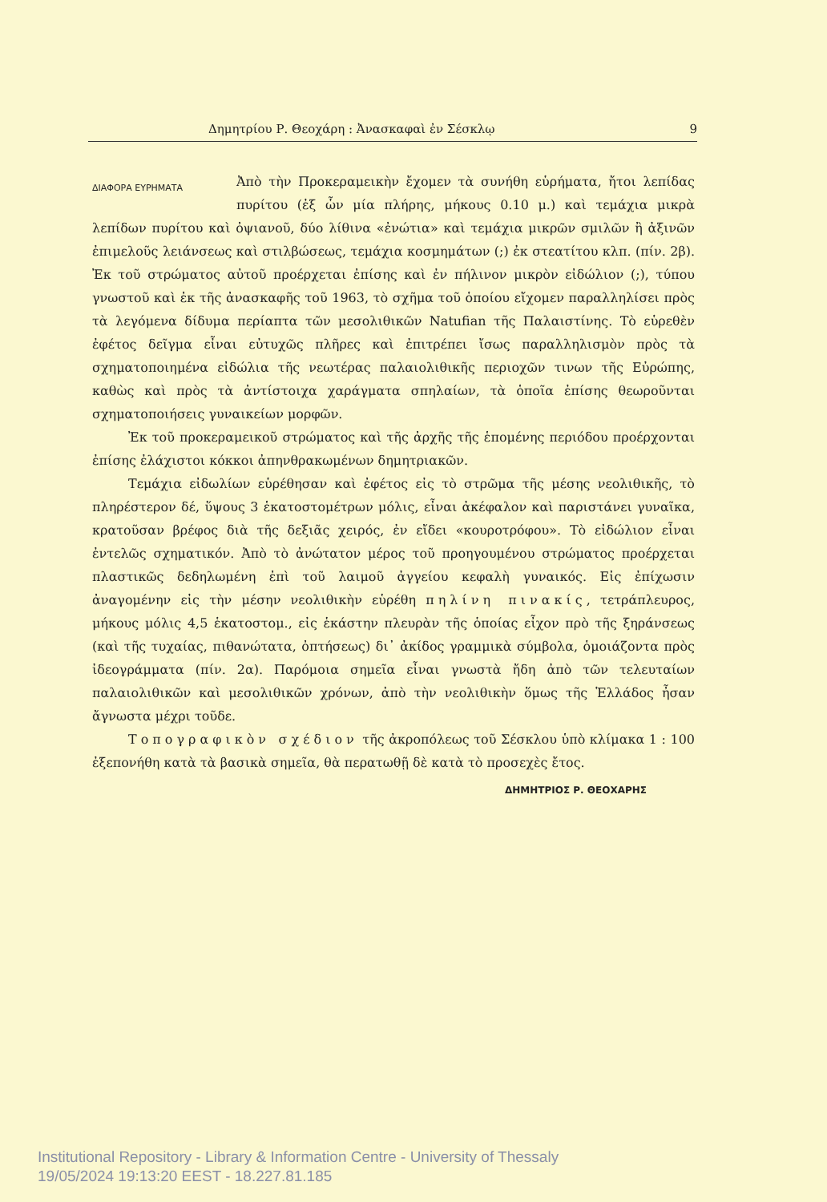Δημητρίου Ρ. Θεοχάρη : Ἀνασκαφαὶ ἐν Σέσκλῳ 9
ΔΙΑΦΟΡΑ ΕΥΡΗΜΑΤΑ
Ἀπὸ τὴν Προκεραμεικὴν ἔχομεν τὰ συνήθη εὑρήματα, ἤτοι λεπίδας πυρίτου (ἐξ ὧν μία πλήρης, μήκους 0.10 μ.) καὶ τεμάχια μικρὰ λεπίδων πυρίτου καὶ ὀψιανοῦ, δύο λίθινα «ἐνώτια» καὶ τεμάχια μικρῶν σμιλῶν ἢ ἀξινῶν ἐπιμελοῦς λειάνσεως καὶ στιλβώσεως, τεμάχια κοσμημάτων (;) ἐκ στεατίτου κλπ. (πίν. 2β). Ἐκ τοῦ στρώματος αὐτοῦ προέρχεται ἐπίσης καὶ ἐν πήλινον μικρὸν εἰδώλιον (;), τύπου γνωστοῦ καὶ ἐκ τῆς ἀνασκαφῆς τοῦ 1963, τὸ σχῆμα τοῦ ὁποίου εἴχομεν παραλληλίσει πρὸς τὰ λεγόμενα δίδυμα περίαπτα τῶν μεσολιθικῶν Natufian τῆς Παλαιστίνης. Τὸ εὑρεθὲν ἐφέτος δεῖγμα εἶναι εὐτυχῶς πλῆρες καὶ ἐπιτρέπει ἴσως παραλληλισμὸν πρὸς τὰ σχηματοποιημένα εἰδώλια τῆς νεωτέρας παλαιολιθικῆς περιοχῶν τινων τῆς Εὐρώπης, καθὼς καὶ πρὸς τὰ ἀντίστοιχα χαράγματα σπηλαίων, τὰ ὁποῖα ἐπίσης θεωροῦνται σχηματοποιήσεις γυναικείων μορφῶν.
Ἐκ τοῦ προκεραμεικοῦ στρώματος καὶ τῆς ἀρχῆς τῆς ἑπομένης περιόδου προέρχονται ἐπίσης ἐλάχιστοι κόκκοι ἀπηνθρακωμένων δημητριακῶν.
Τεμάχια εἰδωλίων εὑρέθησαν καὶ ἐφέτος εἰς τὸ στρῶμα τῆς μέσης νεολιθικῆς, τὸ πληρέστερον δέ, ὕψους 3 ἑκατοστομέτρων μόλις, εἶναι ἀκέφαλον καὶ παριστάνει γυναῖκα, κρατοῦσαν βρέφος διὰ τῆς δεξιᾶς χειρός, ἐν εἴδει «κουροτρόφου». Τὸ εἰδώλιον εἶναι ἐντελῶς σχηματικόν. Ἀπὸ τὸ ἀνώτατον μέρος τοῦ προηγουμένου στρώματος προέρχεται πλαστικῶς δεδηλωμένη ἐπὶ τοῦ λαιμοῦ ἀγγείου κεφαλὴ γυναικός. Εἰς ἐπίχωσιν ἀναγομένην εἰς τὴν μέσην νεολιθικὴν εὑρέθη πηλίνη πινακίς, τετράπλευρος, μήκους μόλις 4,5 ἑκατοστομ., εἰς ἑκάστην πλευρὰν τῆς ὁποίας εἶχον πρὸ τῆς ξηράνσεως (καὶ τῆς τυχαίας, πιθανώτατα, ὀπτήσεως) δι᾽ ἀκίδος γραμμικὰ σύμβολα, ὁμοιάζοντα πρὸς ἰδεογράμματα (πίν. 2α). Παρόμοια σημεῖα εἶναι γνωστὰ ἤδη ἀπὸ τῶν τελευταίων παλαιολιθικῶν καὶ μεσολιθικῶν χρόνων, ἀπὸ τὴν νεολιθικὴν ὅμως τῆς Ἑλλάδος ἦσαν ἄγνωστα μέχρι τοῦδε.
Τοπογραφικὸν σχέδιον τῆς ἀκροπόλεως τοῦ Σέσκλου ὑπὸ κλίμακα 1 : 100 ἐξεπονήθη κατὰ τὰ βασικὰ σημεῖα, θὰ περατωθῇ δὲ κατὰ τὸ προσεχὲς ἔτος.
ΔΗΜΗΤΡΙΟΣ Ρ. ΘΕΟΧΑΡΗΣ
Institutional Repository - Library & Information Centre - University of Thessaly
19/05/2024 19:13:20 EEST - 18.227.81.185